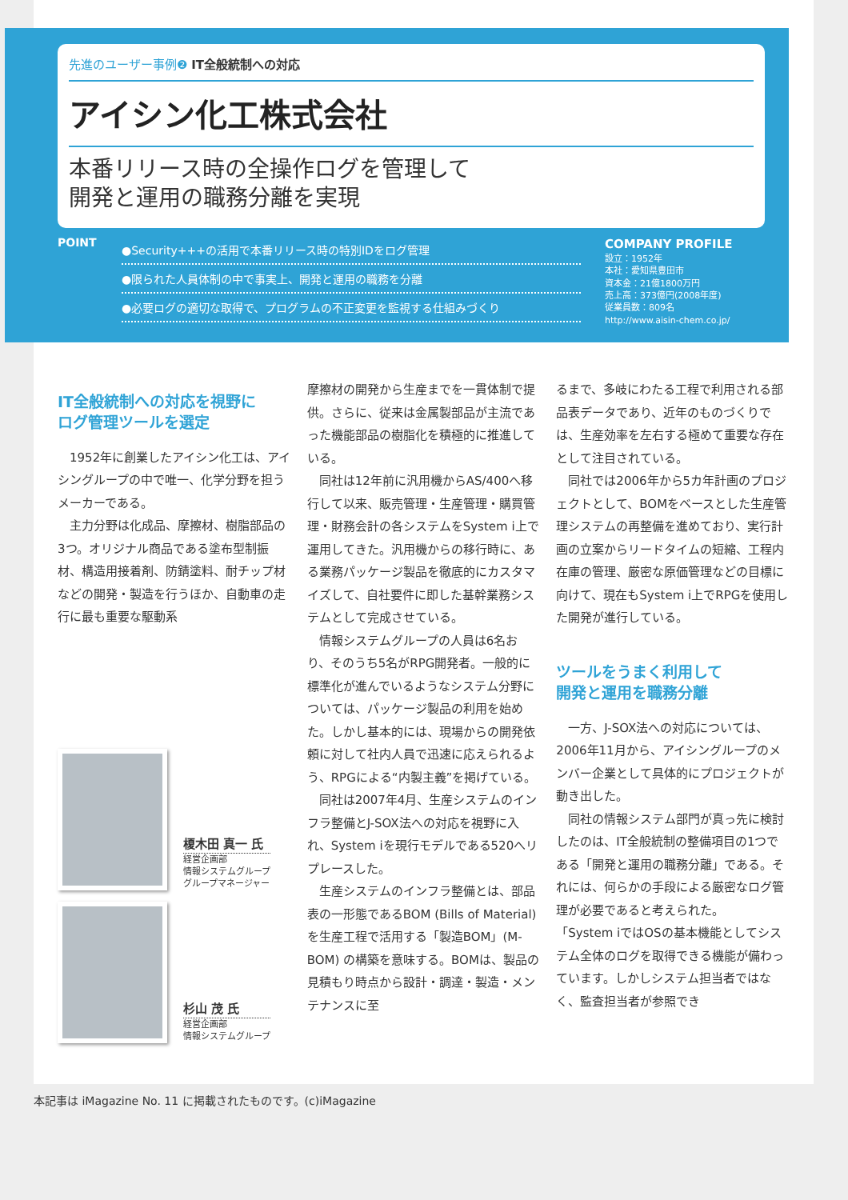先進のユーザー事例❷ IT全般統制への対応
アイシン化工株式会社
本番リリース時の全操作ログを管理して
開発と運用の職務分離を実現
POINT
●Security+++の活用で本番リリース時の特別IDをログ管理
●限られた人員体制の中で事実上、開発と運用の職務を分離
●必要ログの適切な取得で、プログラムの不正変更を監視する仕組みづくり
COMPANY PROFILE
設立：1952年
本社：愛知県豊田市
資本金：21億1800万円
売上高：373億円(2008年度)
従業員数：809名
http://www.aisin-chem.co.jp/
IT全般統制への対応を視野に
ログ管理ツールを選定
1952年に創業したアイシン化工は、アイシングループの中で唯一、化学分野を担うメーカーである。
主力分野は化成品、摩擦材、樹脂部品の3つ。オリジナル商品である塗布型制振材、構造用接着剤、防錆塗料、耐チップ材などの開発・製造を行うほか、自動車の走行に最も重要な駆動系
榎木田 真一 氏
経営企画部
情報システムグループ
グループマネージャー
杉山 茂 氏
経営企画部
情報システムグループ
摩擦材の開発から生産までを一貫体制で提供。さらに、従来は金属製部品が主流であった機能部品の樹脂化を積極的に推進している。
同社は12年前に汎用機からAS/400へ移行して以来、販売管理・生産管理・購買管理・財務会計の各システムをSystem i上で運用してきた。汎用機からの移行時に、ある業務パッケージ製品を徹底的にカスタマイズして、自社要件に即した基幹業務システムとして完成させている。
情報システムグループの人員は6名おり、そのうち5名がRPG開発者。一般的に標準化が進んでいるようなシステム分野については、パッケージ製品の利用を始めた。しかし基本的には、現場からの開発依頼に対して社内人員で迅速に応えられるよう、RPGによる“内製主義”を掲げている。
同社は2007年4月、生産システムのインフラ整備とJ-SOX法への対応を視野に入れ、System iを現行モデルである520へリプレースした。
生産システムのインフラ整備とは、部品表の一形態であるBOM (Bills of Material) を生産工程で活用する「製造BOM」(M-BOM) の構築を意味する。BOMは、製品の見積もり時点から設計・調達・製造・メンテナンスに至
るまで、多岐にわたる工程で利用される部品表データであり、近年のものづくりでは、生産効率を左右する極めて重要な存在として注目されている。
同社では2006年から5カ年計画のプロジェクトとして、BOMをベースとした生産管理システムの再整備を進めており、実行計画の立案からリードタイムの短縮、工程内在庫の管理、厳密な原価管理などの目標に向けて、現在もSystem i上でRPGを使用した開発が進行している。
ツールをうまく利用して
開発と運用を職務分離
一方、J-SOX法への対応については、2006年11月から、アイシングループのメンバー企業として具体的にプロジェクトが動き出した。
同社の情報システム部門が真っ先に検討したのは、IT全般統制の整備項目の1つである「開発と運用の職務分離」である。それには、何らかの手段による厳密なログ管理が必要であると考えられた。
「System iではOSの基本機能としてシステム全体のログを取得できる機能が備わっています。しかしシステム担当者ではなく、監査担当者が参照でき
本記事は iMagazine No. 11 に掲載されたものです。(c)iMagazine